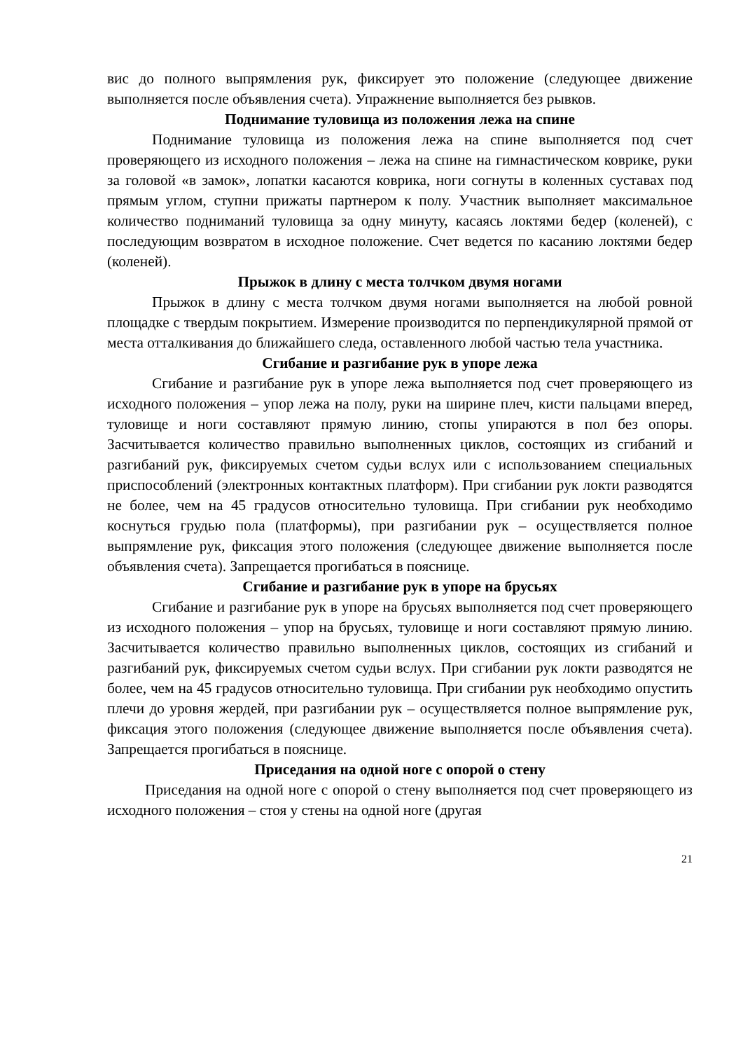вис до полного выпрямления рук, фиксирует это положение (следующее движение выполняется после объявления счета). Упражнение выполняется без рывков.
Поднимание туловища из положения лежа на спине
Поднимание туловища из положения лежа на спине выполняется под счет проверяющего из исходного положения – лежа на спине на гимнастическом коврике, руки за головой «в замок», лопатки касаются коврика, ноги согнуты в коленных суставах под прямым углом, ступни прижаты партнером к полу. Участник выполняет максимальное количество подниманий туловища за одну минуту, касаясь локтями бедер (коленей), с последующим возвратом в исходное положение. Счет ведется по касанию локтями бедер (коленей).
Прыжок в длину с места толчком двумя ногами
Прыжок в длину с места толчком двумя ногами выполняется на любой ровной площадке с твердым покрытием. Измерение производится по перпендикулярной прямой от места отталкивания до ближайшего следа, оставленного любой частью тела участника.
Сгибание и разгибание рук в упоре лежа
Сгибание и разгибание рук в упоре лежа выполняется под счет проверяющего из исходного положения – упор лежа на полу, руки на ширине плеч, кисти пальцами вперед, туловище и ноги составляют прямую линию, стопы упираются в пол без опоры. Засчитывается количество правильно выполненных циклов, состоящих из сгибаний и разгибаний рук, фиксируемых счетом судьи вслух или с использованием специальных приспособлений (электронных контактных платформ). При сгибании рук локти разводятся не более, чем на 45 градусов относительно туловища. При сгибании рук необходимо коснуться грудью пола (платформы), при разгибании рук – осуществляется полное выпрямление рук, фиксация этого положения (следующее движение выполняется после объявления счета). Запрещается прогибаться в пояснице.
Сгибание и разгибание рук в упоре на брусьях
Сгибание и разгибание рук в упоре на брусьях выполняется под счет проверяющего из исходного положения – упор на брусьях, туловище и ноги составляют прямую линию. Засчитывается количество правильно выполненных циклов, состоящих из сгибаний и разгибаний рук, фиксируемых счетом судьи вслух. При сгибании рук локти разводятся не более, чем на 45 градусов относительно туловища. При сгибании рук необходимо опустить плечи до уровня жердей, при разгибании рук – осуществляется полное выпрямление рук, фиксация этого положения (следующее движение выполняется после объявления счета). Запрещается прогибаться в пояснице.
Приседания на одной ноге с опорой о стену
Приседания на одной ноге с опорой о стену выполняется под счет проверяющего из исходного положения – стоя у стены на одной ноге (другая
21